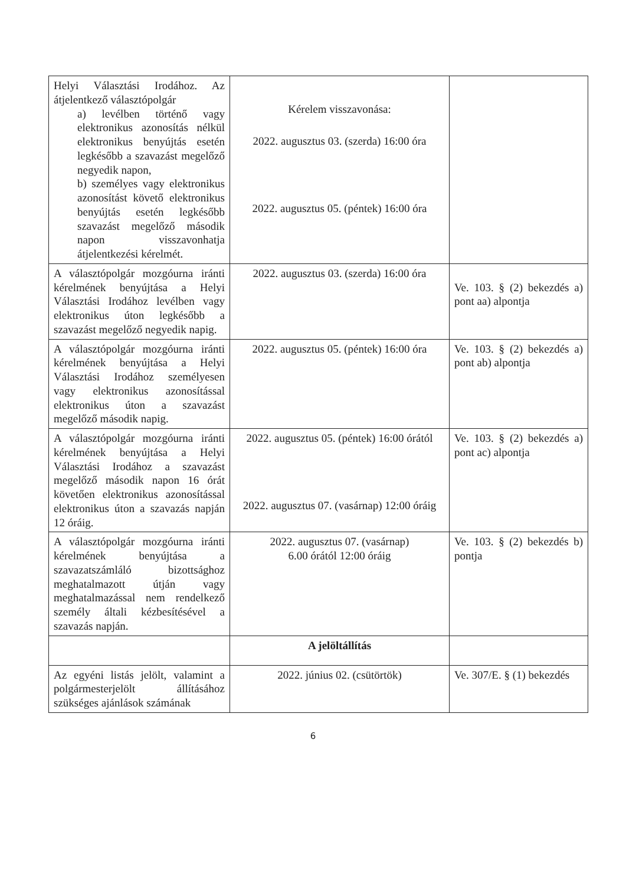| Helyi Választási Irodához. Az átjelentkező választópolgár a) levélben történő vagy elektronikus azonosítás nélkül elektronikus benyújtás esetén legkésőbb a szavazást megelőző negyedik napon, b) személyes vagy elektronikus azonosítást követő elektronikus benyújtás esetén legkésőbb szavazást megelőző második napon visszavonhatja átjelentkezési kérelmét. | Kérelem visszavonása: 2022. augusztus 03. (szerda) 16:00 óra 2022. augusztus 05. (péntek) 16:00 óra | |
| A választópolgár mozgóurna iránti kérelmének benyújtása a Helyi Választási Irodához levélben vagy elektronikus úton legkésőbb a szavazást megelőző negyedik napig. | 2022. augusztus 03. (szerda) 16:00 óra | Ve. 103. § (2) bekezdés a) pont aa) alpontja |
| A választópolgár mozgóurna iránti kérelmének benyújtása a Helyi Választási Irodához személyesen vagy elektronikus azonosítással elektronikus úton a szavazást megelőző második napig. | 2022. augusztus 05. (péntek) 16:00 óra | Ve. 103. § (2) bekezdés a) pont ab) alpontja |
| A választópolgár mozgóurna iránti kérelmének benyújtása a Helyi Választási Irodához a szavazást megelőző második napon 16 órát követően elektronikus azonosítással elektronikus úton a szavazás napján 12 óráig. | 2022. augusztus 05. (péntek) 16:00 órától 2022. augusztus 07. (vasárnap) 12:00 óráig | Ve. 103. § (2) bekezdés a) pont ac) alpontja |
| A választópolgár mozgóurna iránti kérelmének benyújtása a szavazatszámláló bizottsághoz meghatalmazott útján vagy meghatalmazással nem rendelkező személy általi kézbesítésével a szavazás napján. | 2022. augusztus 07. (vasárnap) 6.00 órától 12:00 óráig | Ve. 103. § (2) bekezdés b) pontja |
| | A jelöltállítás | |
| Az egyéni listás jelölt, valamint a polgármesterjelölt állításához szükséges ajánlások számának | 2022. június 02. (csütörtök) | Ve. 307/E. § (1) bekezdés |
6